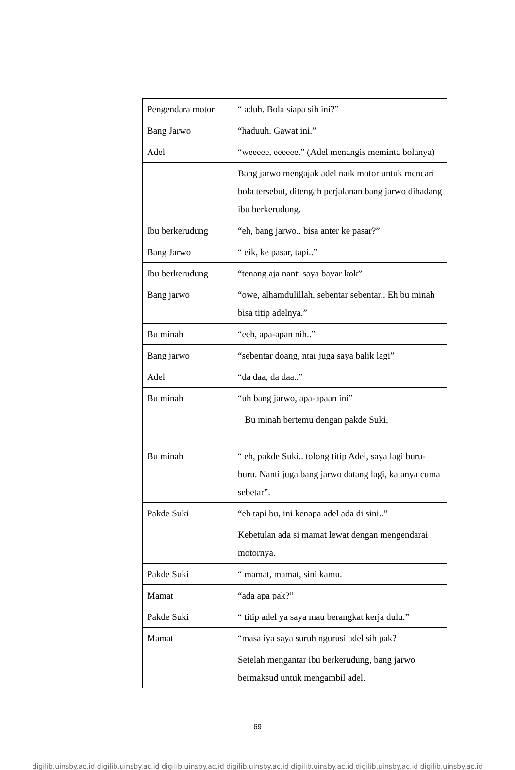| Pengendara motor | “ aduh. Bola siapa sih ini?” |
| Bang Jarwo | “haduuh. Gawat ini.” |
| Adel | “weeeee, eeeeee.” (Adel menangis meminta bolanya) |
| | Bang jarwo mengajak adel naik motor untuk mencari bola tersebut, ditengah perjalanan bang jarwo dihadang ibu berkerudung. |
| Ibu berkerudung | “eh, bang jarwo.. bisa anter ke pasar?” |
| Bang Jarwo | “ eik, ke pasar, tapi..” |
| Ibu berkerudung | “tenang aja nanti saya bayar kok” |
| Bang jarwo | “owe, alhamdulillah, sebentar sebentar,. Eh bu minah bisa titip adelnya.” |
| Bu minah | “eeh, apa-apan nih..” |
| Bang jarwo | “sebentar doang, ntar juga saya balik lagi” |
| Adel | “da daa, da daa..” |
| Bu minah | “uh bang jarwo, apa-apaan ini” |
| | Bu minah bertemu dengan pakde Suki, |
| Bu minah | “ eh, pakde Suki.. tolong titip Adel, saya lagi buru-buru. Nanti juga bang jarwo datang lagi, katanya cuma sebetar”. |
| Pakde Suki | “eh tapi bu, ini kenapa adel ada di sini..” |
| | Kebetulan ada si mamat lewat dengan mengendarai motornya. |
| Pakde Suki | “ mamat, mamat, sini kamu. |
| Mamat | “ada apa pak?” |
| Pakde Suki | “ titip adel ya saya mau berangkat kerja dulu.” |
| Mamat | “masa iya saya suruh ngurusi adel sih pak? |
| | Setelah mengantar ibu berkerudung, bang jarwo bermaksud untuk mengambil adel. |
69
digilib.uinsby.ac.id digilib.uinsby.ac.id digilib.uinsby.ac.id digilib.uinsby.ac.id digilib.uinsby.ac.id digilib.uinsby.ac.id digilib.uinsby.ac.id